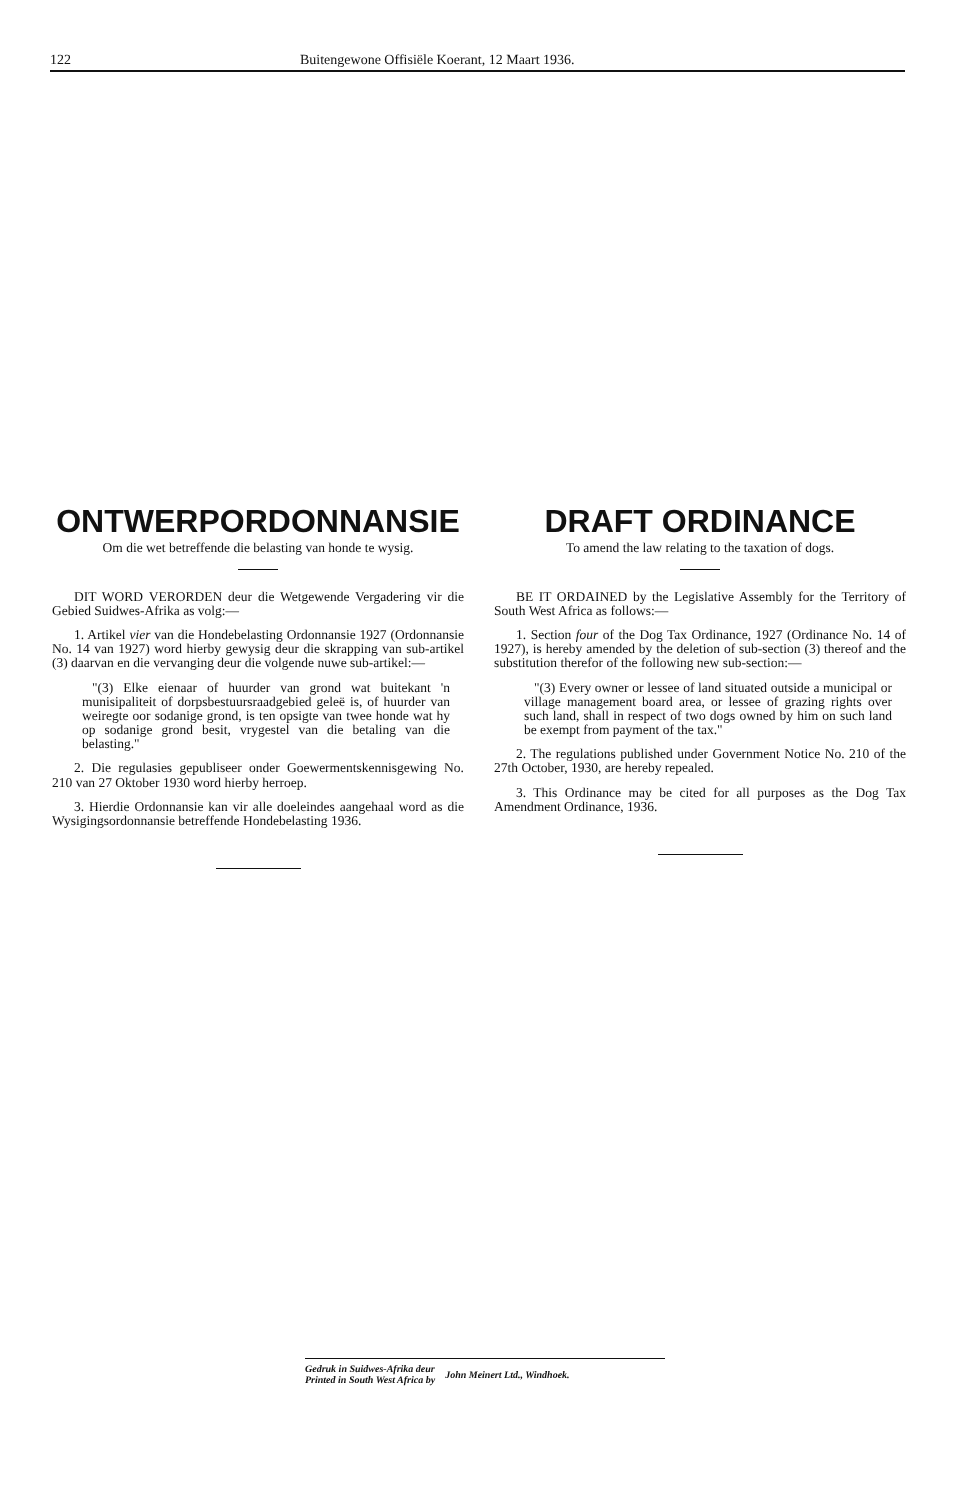122 Buitengewone Offisiële Koerant, 12 Maart 1936.
ONTWERPORDONNANSIE
Om die wet betreffende die belasting van honde te wysig.
DIT WORD VERORDEN deur die Wetgewende Vergadering vir die Gebied Suidwes-Afrika as volg:—
1. Artikel vier van die Hondebelasting Ordonnansie 1927 (Ordonnansie No. 14 van 1927) word hierby gewysig deur die skrapping van sub-artikel (3) daarvan en die vervanging deur die volgende nuwe sub-artikel:—
"(3) Elke eienaar of huurder van grond wat buitekant 'n munisipaliteit of dorpsbestuursraadgebied geleë is, of huurder van weiregte oor sodanige grond, is ten opsigte van twee honde wat hy op sodanige grond besit, vrygestel van die betaling van die belasting."
2. Die regulasies gepubliseer onder Goewermentskennisgewing No. 210 van 27 Oktober 1930 word hierby herroep.
3. Hierdie Ordonnansie kan vir alle doeleindes aangehaal word as die Wysigingsordonnansie betreffende Hondebelasting 1936.
DRAFT ORDINANCE
To amend the law relating to the taxation of dogs.
BE IT ORDAINED by the Legislative Assembly for the Territory of South West Africa as follows:—
1. Section four of the Dog Tax Ordinance, 1927 (Ordinance No. 14 of 1927), is hereby amended by the deletion of sub-section (3) thereof and the substitution therefor of the following new sub-section:—
"(3) Every owner or lessee of land situated outside a municipal or village management board area, or lessee of grazing rights over such land, shall in respect of two dogs owned by him on such land be exempt from payment of the tax."
2. The regulations published under Government Notice No. 210 of the 27th October, 1930, are hereby repealed.
3. This Ordinance may be cited for all purposes as the Dog Tax Amendment Ordinance, 1936.
Gedruk in Suidwes-Afrika deur
Printed in South West Africa by John Meinert Ltd., Windhoek.